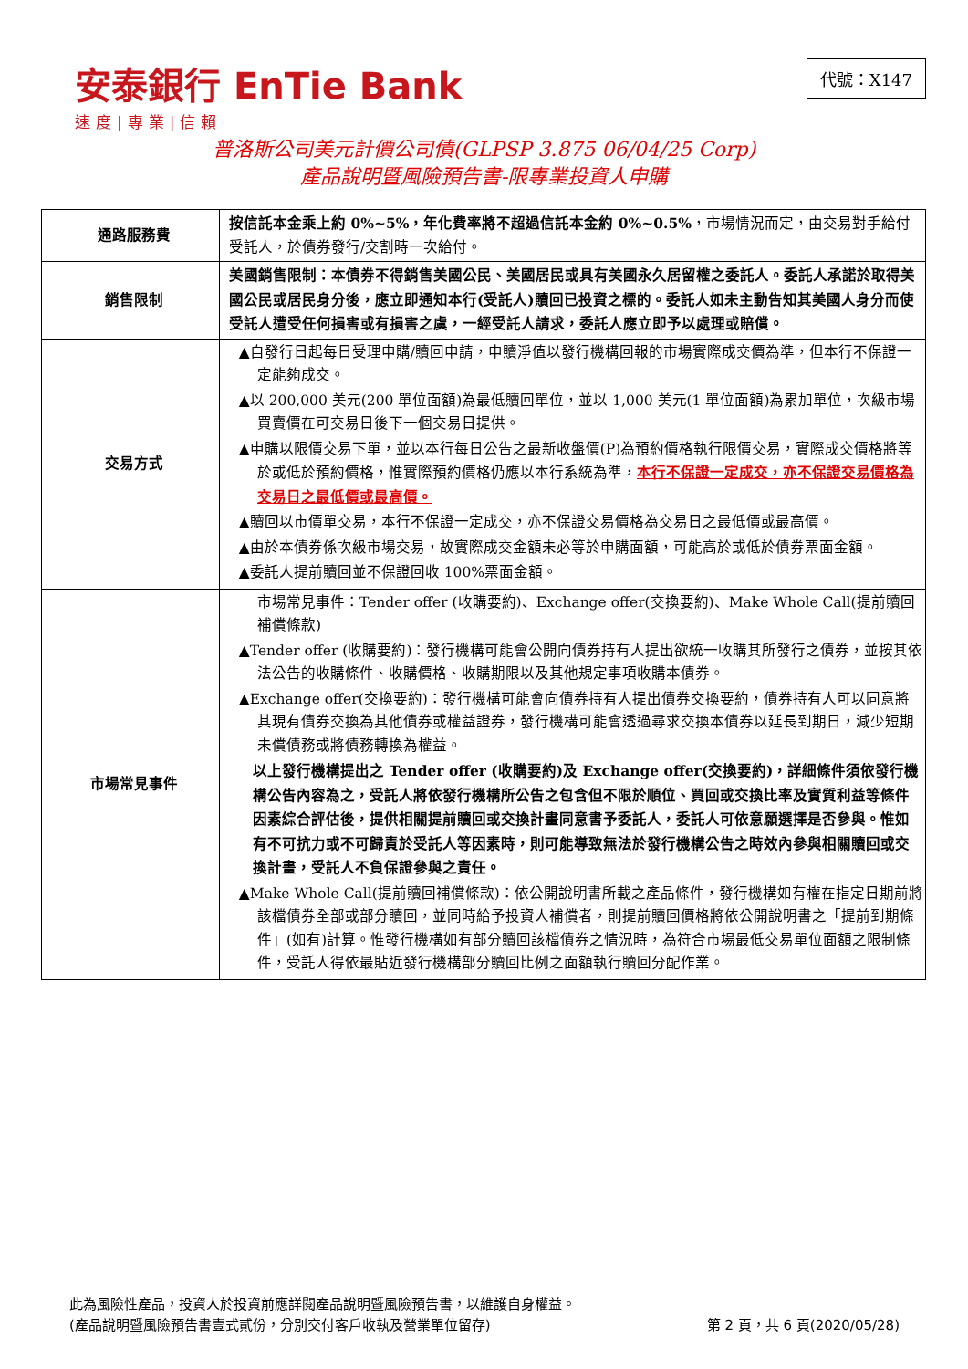安泰銀行 EnTie Bank
速度|專業|信賴
代號：X147
普洛斯公司美元計價公司債(GLPSP 3.875 06/04/25 Corp)
產品說明暨風險預告書-限專業投資人申購
| 通路服務費 | 按信託本金乘上約 0%~5%，年化費率將不超過信託本金約 0%~0.5% ，市場情況而定，由交易對手給付受託人，於債券發行/交割時一次給付。 |
| 銷售限制 | 美國銷售限制：本債券不得銷售美國公民、美國居民或具有美國永久居留權之委託人。委託人承諾於取得美國公民或居民身分後，應立即通知本行(受託人)贖回已投資之標的。委託人如未主動告知其美國人身分而使受託人遭受任何損害或有損害之虞，一經受託人請求，委託人應立即予以處理或賠償。 |
| 交易方式 | ▲自發行日起每日受理申購/贖回申請，申贖淨值以發行機構回報的市場實際成交價為準，但本行不保證一定能夠成交。 ▲以 200,000 美元(200 單位面額)為最低贖回單位，並以 1,000 美元(1 單位面額)為累加單位，次級市場買賣價在可交易日後下一個交易日提供。 ▲申購以限價交易下單，並以本行每日公告之最新收盤價(P)為預約價格執行限價交易，實際成交價格將等於或低於預約價格，惟實際預約價格仍應以本行系統為準， 本行不保證一定成交，亦不保證交易價格為交易日之最低價或最高價。 ▲贖回以市價單交易，本行不保證一定成交，亦不保證交易價格為交易日之最低價或最高價。 ▲由於本債券係次級市場交易，故實際成交金額未必等於申購面額，可能高於或低於債券票面金額。 ▲委託人提前贖回並不保證回收 100%票面金額。 |
| 市場常見事件 | 市場常見事件：Tender offer (收購要約)、Exchange offer(交換要約)、Make Whole Call(提前贖回補償條款) ▲Tender offer (收購要約)：發行機構可能會公開向債券持有人提出欲統一收購其所發行之債券，並按其依法公告的收購條件、收購價格、收購期限以及其他規定事項收購本債券。 ▲Exchange offer(交換要約)：發行機構可能會向債券持有人提出債券交換要約，債券持有人可以同意將其現有債券交換為其他債券或權益證券，發行機構可能會透過尋求交換本債券以延長到期日，減少短期未償債務或將債務轉換為權益。 以上發行機構提出之 Tender offer (收購要約)及 Exchange offer(交換要約)，詳細條件須依發行機構公告內容為之，受託人將依發行機構所公告之包含但不限於順位、買回或交換比率及實質利益等條件因素綜合評估後，提供相關提前贖回或交換計畫同意書予委託人，委託人可依意願選擇是否參與。惟如有不可抗力或不可歸責於受託人等因素時，則可能導致無法於發行機構公告之時效內參與相關贖回或交換計畫，受託人不負保證參與之責任。 ▲Make Whole Call(提前贖回補償條款)：依公開說明書所載之產品條件，發行機構如有權在指定日期前將該檔債券全部或部分贖回，並同時給予投資人補償者，則提前贖回價格將依公開說明書之「提前到期條件」(如有)計算。惟發行機構如有部分贖回該檔債券之情況時，為符合市場最低交易單位面額之限制條件，受託人得依最貼近發行機構部分贖回比例之面額執行贖回分配作業。 |
此為風險性產品，投資人於投資前應詳閱產品說明暨風險預告書，以維護自身權益。
(產品說明暨風險預告書壹式貳份，分別交付客戶收執及營業單位留存) 第 2 頁，共 6 頁(2020/05/28)